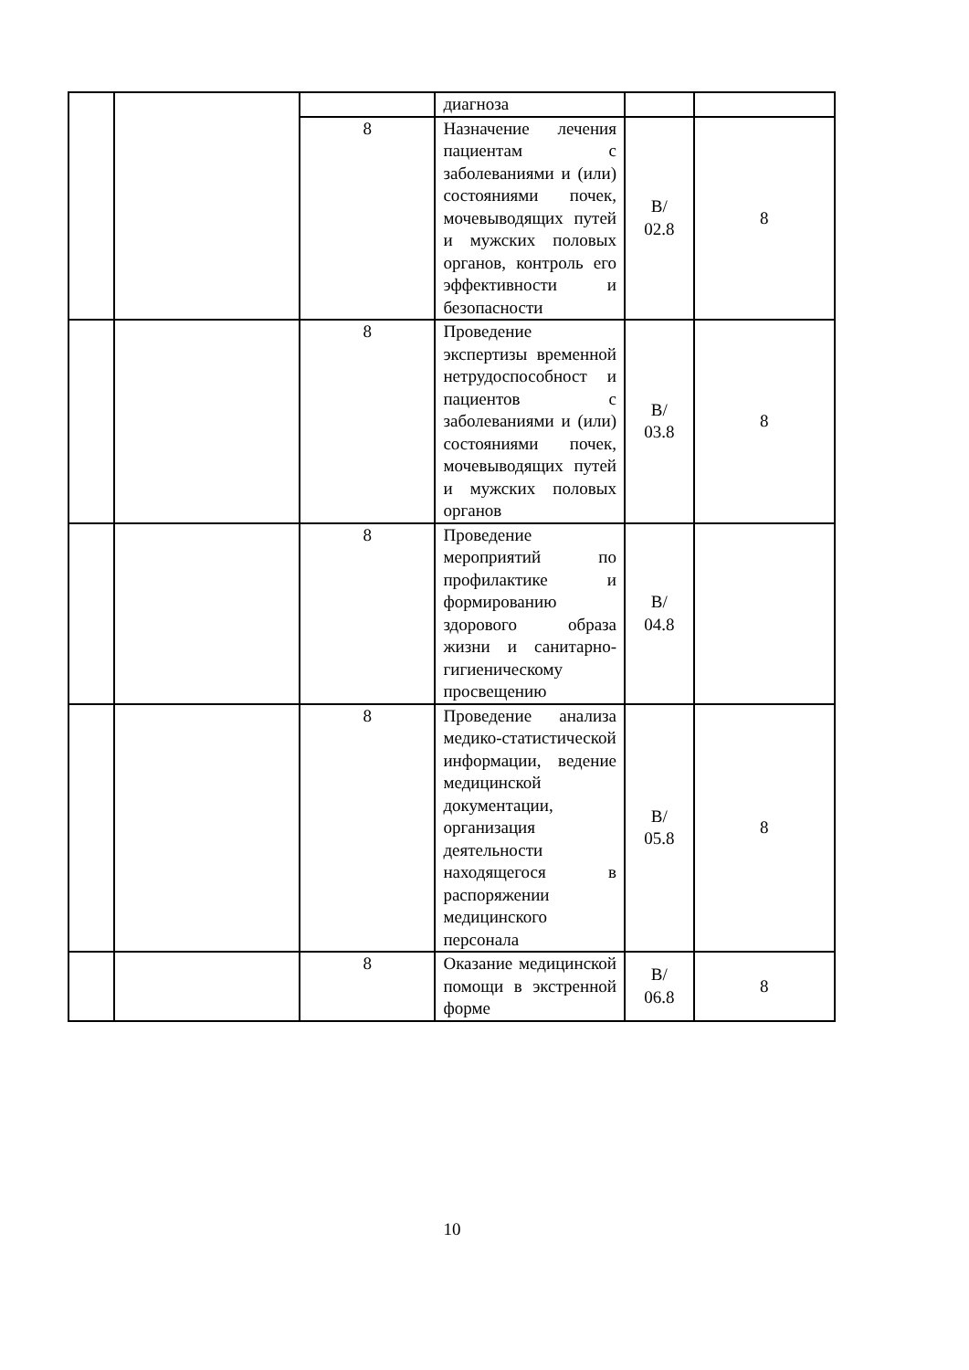| | | | диагноза | | |
| | | 8 | Назначение лечения пациентам с заболеваниями и (или) состояниями почек, мочевыводящих путей и мужских половых органов, контроль его эффективности и безопасности | B/ 02.8 | 8 |
| | | 8 | Проведение экспертизы временной нетрудоспособност и пациентов с заболеваниями и (или) состояниями почек, мочевыводящих путей и мужских половых органов | B/ 03.8 | 8 |
| | | 8 | Проведение мероприятий по профилактике и формированию здорового образа жизни и санитарно-гигиеническому просвещению | B/ 04.8 | |
| | | 8 | Проведение анализа медико-статистической информации, ведение медицинской документации, организация деятельности находящегося в распоряжении медицинского персонала | B/ 05.8 | 8 |
| | | 8 | Оказание медицинской помощи в экстренной форме | B/ 06.8 | 8 |
10